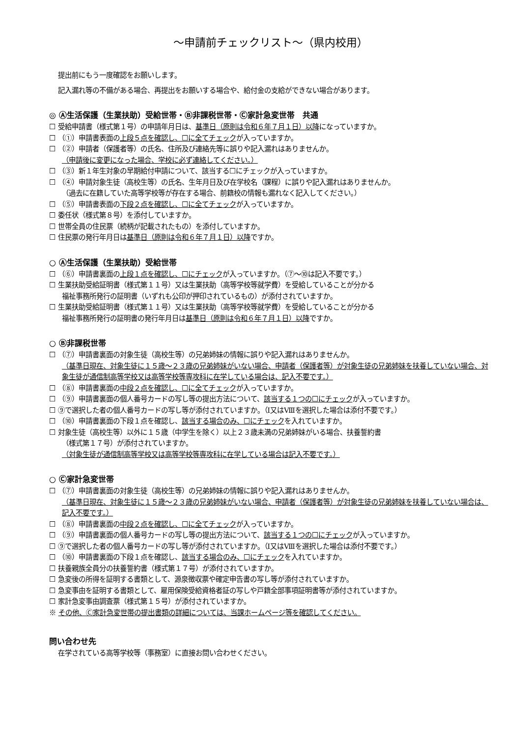～申請前チェックリスト～（県内校用）
提出前にもう一度確認をお願いします。
記入漏れ等の不備がある場合、再提出をお願いする場合や、給付金の支給ができない場合があります。
◎ Ⓐ生活保護（生業扶助）受給世帯・Ⓑ非課税世帯・Ⓒ家計急変世帯　共通
☐ 受給申請書（様式第１号）の申請年月日は、基準日（原則は令和６年７月１日）以降になっていますか。
☐ （①）申請書表面の上段５点を確認し、☐に全てチェックが入っていますか。
☐ （②）申請者（保護者等）の氏名、住所及び連絡先等に誤りや記入漏れはありませんか。
（申請後に変更になった場合、学校に必ず連絡してください。）
☐ （③）新１年生対象の早期給付申請について、該当する☐にチェックが入っていますか。
☐ （④）申請対象生徒（高校生等）の氏名、生年月日及び在学校名（課程）に誤りや記入漏れはありませんか。
（過去に在籍していた高等学校等が存在する場合、前籍校の情報も漏れなく記入してください。）
☐ （⑤）申請書表面の下段２点を確認し、☐に全てチェックが入っていますか。
☐ 委任状（様式第８号）を添付していますか。
☐ 世帯全員の住民票（続柄が記載されたもの）を添付していますか。
☐ 住民票の発行年月日は基準日（原則は令和６年７月１日）以降ですか。
○ Ⓐ生活保護（生業扶助）受給世帯
☐ （⑥）申請書裏面の上段１点を確認し、☐にチェックが入っていますか。（⑦～⑩は記入不要です。）
☐ 生業扶助受給証明書（様式第１１号）又は生業扶助（高等学校等就学費）を受給していることが分かる
福祉事務所発行の証明書（いずれも公印が押印されているもの）が添付されていますか。
☐ 生業扶助受給証明書（様式第１１号）又は生業扶助（高等学校等就学費）を受給していることが分かる
福祉事務所発行の証明書の発行年月日は基準日（原則は令和６年７月１日）以降ですか。
○ Ⓑ非課税世帯
☐ （⑦）申請書裏面の対象生徒（高校生等）の兄弟姉妹の情報に誤りや記入漏れはありませんか。
（基準日現在、対象生徒に１５歳～２３歳の兄弟姉妹がいない場合、申請者（保護者等）が対象生徒の兄弟姉妹を扶養していない場合、対象生徒が通信制高等学校又は高等学校等専攻科に在学している場合は、記入不要です。）
☐ （⑧）申請書裏面の中段２点を確認し、☐に全てチェックが入っていますか。
☐ （⑨）申請書裏面の個人番号カードの写し等の提出方法について、該当する１つの☐にチェックが入っていますか。
☐ ⑨で選択した者の個人番号カードの写し等が添付されていますか。（Ⅰ又はⅧを選択した場合は添付不要です。）
☐ （⑩）申請書裏面の下段１点を確認し、該当する場合のみ、☐にチェックを入れていますか。
☐ 対象生徒（高校生等）以外に１５歳（中学生を除く）以上２３歳未満の兄弟姉妹がいる場合、扶養誓約書
（様式第１７号）が添付されていますか。
（対象生徒が通信制高等学校又は高等学校等専攻科に在学している場合は記入不要です。）
○ Ⓒ家計急変世帯
☐ （⑦）申請書裏面の対象生徒（高校生等）の兄弟姉妹の情報に誤りや記入漏れはありませんか。
（基準日現在、対象生徒に１５歳～２３歳の兄弟姉妹がいない場合、申請者（保護者等）が対象生徒の兄弟姉妹を扶養していない場合は、記入不要です。）
☐ （⑧）申請書裏面の中段２点を確認し、☐に全てチェックが入っていますか。
☐ （⑨）申請書裏面の個人番号カードの写し等の提出方法について、該当する１つの☐にチェックが入っていますか。
☐ ⑨で選択した者の個人番号カードの写し等が添付されていますか。（Ⅰ又はⅧを選択した場合は添付不要です。）
☐ （⑩）申請書裏面の下段１点を確認し、該当する場合のみ、☐にチェックを入れていますか。
☐ 扶養親族全員分の扶養誓約書（様式第１７号）が添付されていますか。
☐ 急変後の所得を証明する書類として、源泉徴収票や確定申告書の写し等が添付されていますか。
☐ 急変事由を証明する書類として、雇用保険受給資格者証の写しや戸籍全部事項証明書等が添付されていますか。
☐ 家計急変事由調査票（様式第１５号）が添付されていますか。
※ その他、Ⓒ家計急変世帯の提出書類の詳細については、当課ホームページ等を確認してください。
問い合わせ先
在学されている高等学校等（事務室）に直接お問い合わせください。